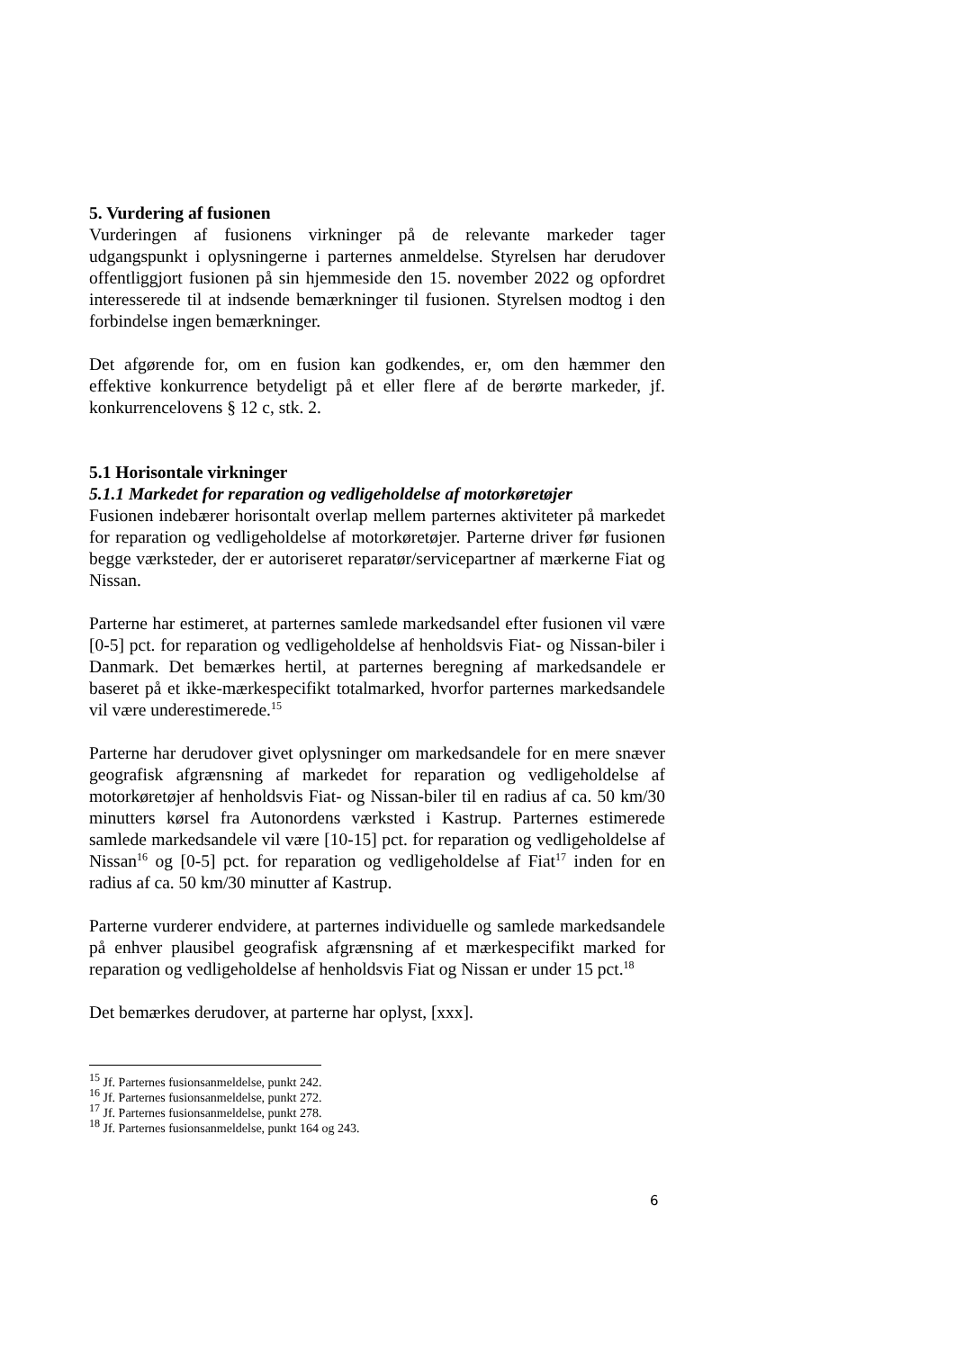5. Vurdering af fusionen
Vurderingen af fusionens virkninger på de relevante markeder tager udgangspunkt i oplysningerne i parternes anmeldelse. Styrelsen har derudover offentliggjort fusionen på sin hjemmeside den 15. november 2022 og opfordret interesserede til at indsende bemærkninger til fusionen. Styrelsen modtog i den forbindelse ingen bemærkninger.
Det afgørende for, om en fusion kan godkendes, er, om den hæmmer den effektive konkurrence betydeligt på et eller flere af de berørte markeder, jf. konkurrencelovens § 12 c, stk. 2.
5.1 Horisontale virkninger
5.1.1 Markedet for reparation og vedligeholdelse af motorkøretøjer
Fusionen indebærer horisontalt overlap mellem parternes aktiviteter på markedet for reparation og vedligeholdelse af motorkøretøjer. Parterne driver før fusionen begge værksteder, der er autoriseret reparatør/servicepartner af mærkerne Fiat og Nissan.
Parterne har estimeret, at parternes samlede markedsandel efter fusionen vil være [0-5] pct. for reparation og vedligeholdelse af henholdsvis Fiat- og Nissan-biler i Danmark. Det bemærkes hertil, at parternes beregning af markedsandele er baseret på et ikke-mærkespecifikt totalmarked, hvorfor parternes markedsandele vil være underestimerede.<sup>15</sup>
Parterne har derudover givet oplysninger om markedsandele for en mere snæver geografisk afgrænsning af markedet for reparation og vedligeholdelse af motorkøretøjer af henholdsvis Fiat- og Nissan-biler til en radius af ca. 50 km/30 minutters kørsel fra Autonordens værksted i Kastrup. Parternes estimerede samlede markedsandele vil være [10-15] pct. for reparation og vedligeholdelse af Nissan<sup>16</sup> og [0-5] pct. for reparation og vedligeholdelse af Fiat<sup>17</sup> inden for en radius af ca. 50 km/30 minutter af Kastrup.
Parterne vurderer endvidere, at parternes individuelle og samlede markedsandele på enhver plausibel geografisk afgrænsning af et mærkespecifikt marked for reparation og vedligeholdelse af henholdsvis Fiat og Nissan er under 15 pct.<sup>18</sup>
Det bemærkes derudover, at parterne har oplyst, [xxx].
<sup>15</sup> Jf. Parternes fusionsanmeldelse, punkt 242.
<sup>16</sup> Jf. Parternes fusionsanmeldelse, punkt 272.
<sup>17</sup> Jf. Parternes fusionsanmeldelse, punkt 278.
<sup>18</sup> Jf. Parternes fusionsanmeldelse, punkt 164 og 243.
6